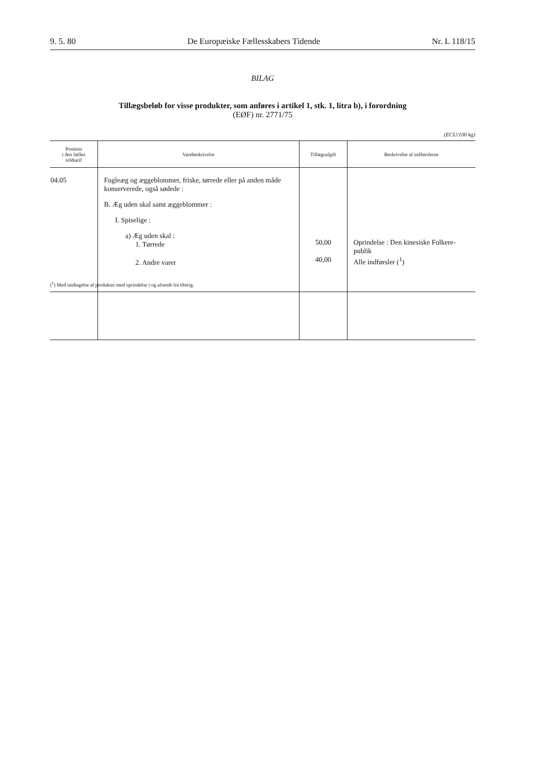9. 5. 80 De Europæiske Fællesskabers Tidende Nr. L 118/15
BILAG
Tillægsbeløb for visse produkter, som anføres i artikel 1, stk. 1, litra b), i forordning
(EØF) nr. 2771/75
(ECU/100 kg)
| Position i den fælles toldtarif | Varebeskrivelse | Tillægsafgift | Beskrivelse af indførslerne |
| --- | --- | --- | --- |
| 04.05 | Fugleæg og æggeblommer, friske, tørrede eller på anden måde konserverede, også sødede : B. Æg uden skal samt æggeblommer : I. Spiselige : a) Æg uden skal : 1. Tørrede 2. Andre varer | 50,00 40,00 | Oprindelse : Den kinesiske Folkere- publik Alle indførsler (<sup>1</sup>) |
(<sup>1</sup>) Med undtagelse af produkter med oprindelse i og afsendt fra Østrig.